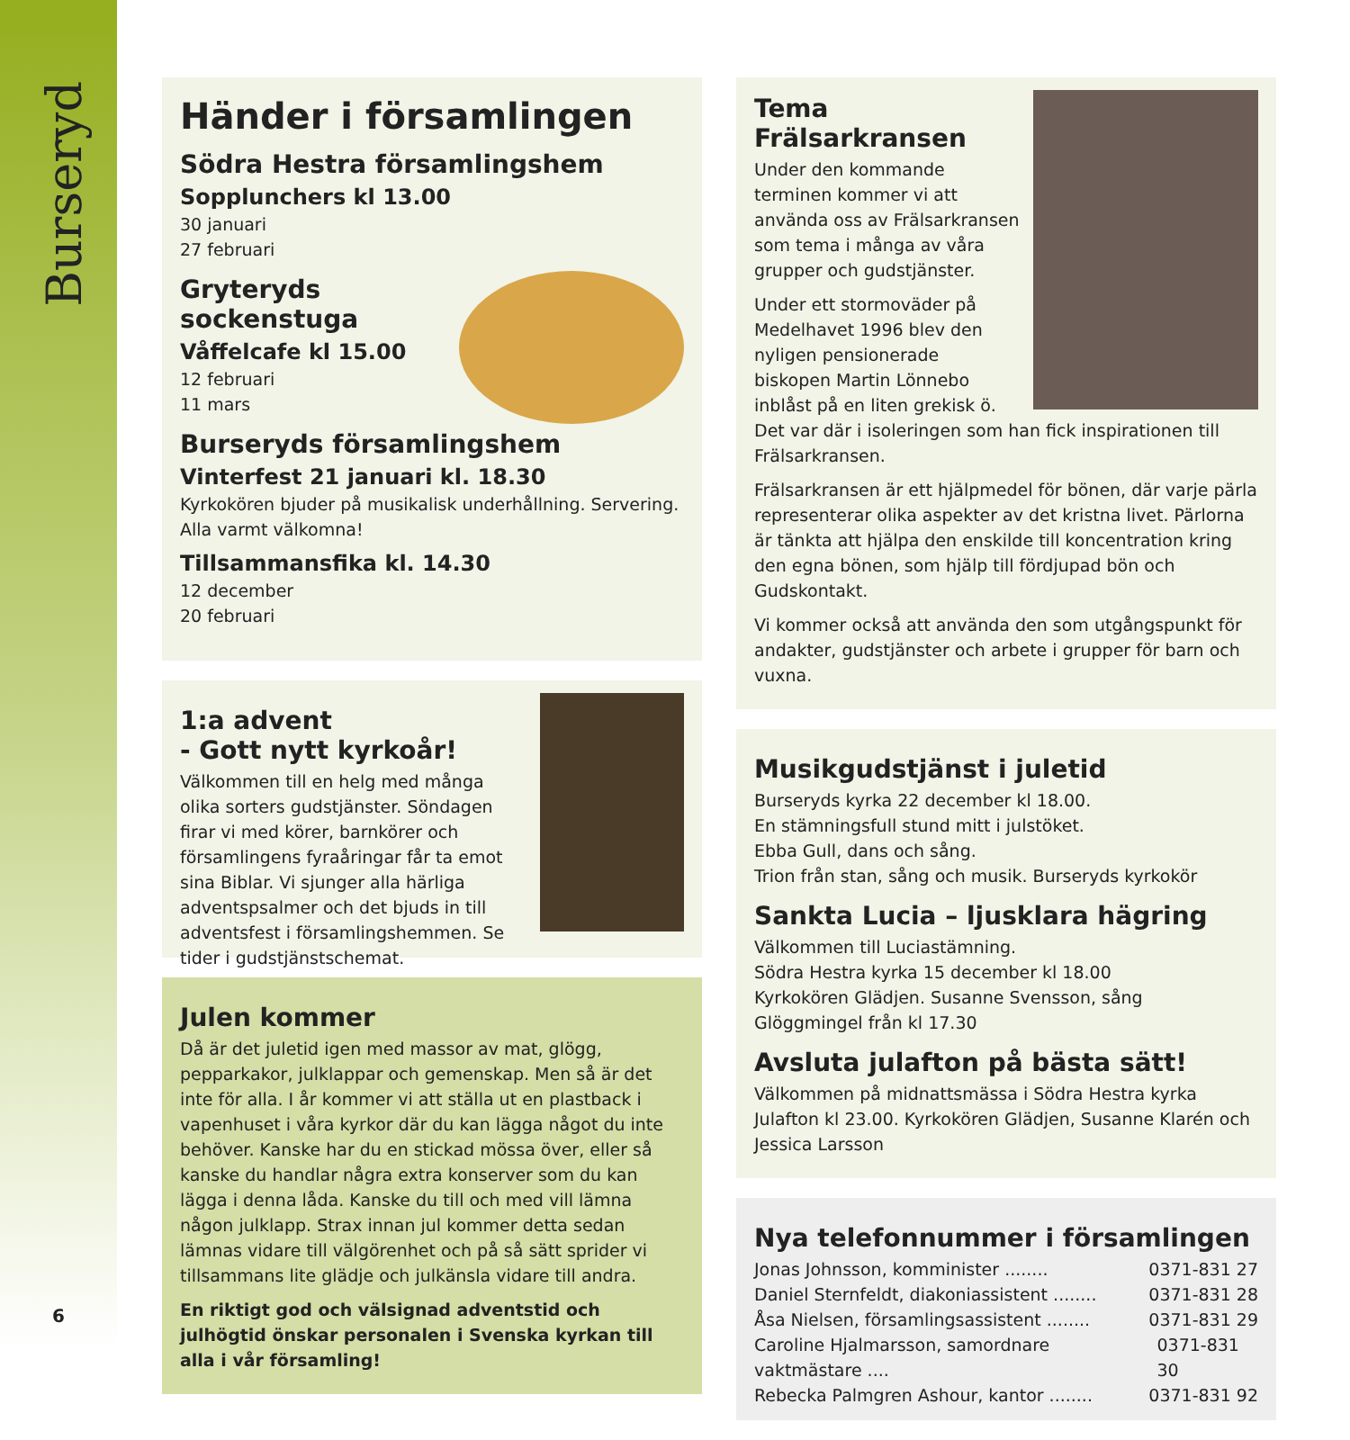Burseryd
6
Händer i församlingen
Södra Hestra församlingshem
Sopplunchers kl 13.00
30 januari
27 februari
Gryteryds sockenstuga
Våffelcafe kl 15.00
12 februari
11 mars
Burseryds församlingshem
Vinterfest 21 januari kl. 18.30
Kyrkokören bjuder på musikalisk underhållning. Servering. Alla varmt välkomna!
Tillsammansfika kl. 14.30
12 december
20 februari
1:a advent
- Gott nytt kyrkoår!
Välkommen till en helg med många olika sorters gudstjänster. Söndagen firar vi med körer, barnkörer och församlingens fyraåringar får ta emot sina Biblar. Vi sjunger alla härliga adventspsalmer och det bjuds in till adventsfest i församlingshemmen. Se tider i gudstjänstschemat.
Julen kommer
Då är det juletid igen med massor av mat, glögg, pepparkakor, julklappar och gemenskap. Men så är det inte för alla. I år kommer vi att ställa ut en plastback i vapenhuset i våra kyrkor där du kan lägga något du inte behöver. Kanske har du en stickad mössa över, eller så kanske du handlar några extra konserver som du kan lägga i denna låda. Kanske du till och med vill lämna någon julklapp. Strax innan jul kommer detta sedan lämnas vidare till välgörenhet och på så sätt sprider vi tillsammans lite glädje och julkänsla vidare till andra.
En riktigt god och välsignad adventstid och julhögtid önskar personalen i Svenska kyrkan till alla i vår församling!
Tema Frälsarkransen
Under den kommande terminen kommer vi att använda oss av Frälsarkransen som tema i många av våra grupper och gudstjänster.
Under ett stormoväder på Medelhavet 1996 blev den nyligen pensionerade biskopen Martin Lönnebo inblåst på en liten grekisk ö. Det var där i isoleringen som han fick inspirationen till Frälsarkransen.
Frälsarkransen är ett hjälpmedel för bönen, där varje pärla representerar olika aspekter av det kristna livet. Pärlorna är tänkta att hjälpa den enskilde till koncentration kring den egna bönen, som hjälp till fördjupad bön och Gudskontakt.
Vi kommer också att använda den som utgångspunkt för andakter, gudstjänster och arbete i grupper för barn och vuxna.
Musikgudstjänst i juletid
Burseryds kyrka 22 december kl 18.00.
En stämningsfull stund mitt i julstöket.
Ebba Gull, dans och sång.
Trion från stan, sång och musik. Burseryds kyrkokör
Sankta Lucia – ljusklara hägring
Välkommen till Luciastämning.
Södra Hestra kyrka 15 december kl 18.00
Kyrkokören Glädjen. Susanne Svensson, sång
Glöggmingel från kl 17.30
Avsluta julafton på bästa sätt!
Välkommen på midnattsmässa i Södra Hestra kyrka Julafton kl 23.00. Kyrkokören Glädjen, Susanne Klarén och Jessica Larsson
Nya telefonnummer i församlingen
Jonas Johnsson, komminister ........ 0371-831 27
Daniel Sternfeldt, diakoniassistent ........ 0371-831 28
Åsa Nielsen, församlingsassistent ........ 0371-831 29
Caroline Hjalmarsson, samordnare vaktmästare .... 0371-831 30
Rebecka Palmgren Ashour, kantor ........ 0371-831 92